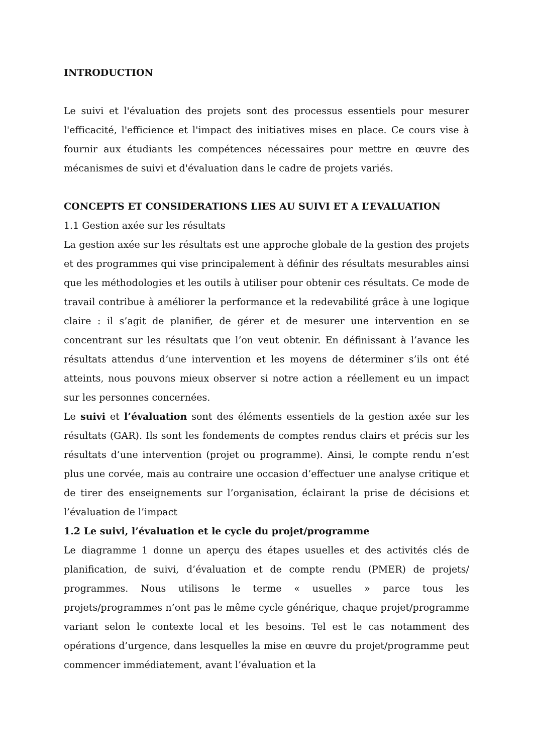INTRODUCTION
Le suivi et l'évaluation des projets sont des processus essentiels pour mesurer l'efficacité, l'efficience et l'impact des initiatives mises en place. Ce cours vise à fournir aux étudiants les compétences nécessaires pour mettre en œuvre des mécanismes de suivi et d'évaluation dans le cadre de projets variés.
CONCEPTS ET CONSIDERATIONS LIES AU SUIVI ET A L’EVALUATION
1.1 Gestion axée sur les résultats
La gestion axée sur les résultats est une approche globale de la gestion des projets et des programmes qui vise principalement à définir des résultats mesurables ainsi que les méthodologies et les outils à utiliser pour obtenir ces résultats. Ce mode de travail contribue à améliorer la performance et la redevabilité grâce à une logique claire : il s’agit de planifier, de gérer et de mesurer une intervention en se concentrant sur les résultats que l’on veut obtenir. En définissant à l’avance les résultats attendus d’une intervention et les moyens de déterminer s’ils ont été atteints, nous pouvons mieux observer si notre action a réellement eu un impact sur les personnes concernées.
Le suivi et l’évaluation sont des éléments essentiels de la gestion axée sur les résultats (GAR). Ils sont les fondements de comptes rendus clairs et précis sur les résultats d’une intervention (projet ou programme). Ainsi, le compte rendu n’est plus une corvée, mais au contraire une occasion d’effectuer une analyse critique et de tirer des enseignements sur l’organisation, éclairant la prise de décisions et l’évaluation de l’impact
1.2 Le suivi, l’évaluation et le cycle du projet/programme
Le diagramme 1 donne un aperçu des étapes usuelles et des activités clés de planification, de suivi, d’évaluation et de compte rendu (PMER) de projets/ programmes. Nous utilisons le terme « usuelles » parce tous les projets/programmes n’ont pas le même cycle générique, chaque projet/programme variant selon le contexte local et les besoins. Tel est le cas notamment des opérations d’urgence, dans lesquelles la mise en œuvre du projet/programme peut commencer immédiatement, avant l’évaluation et la